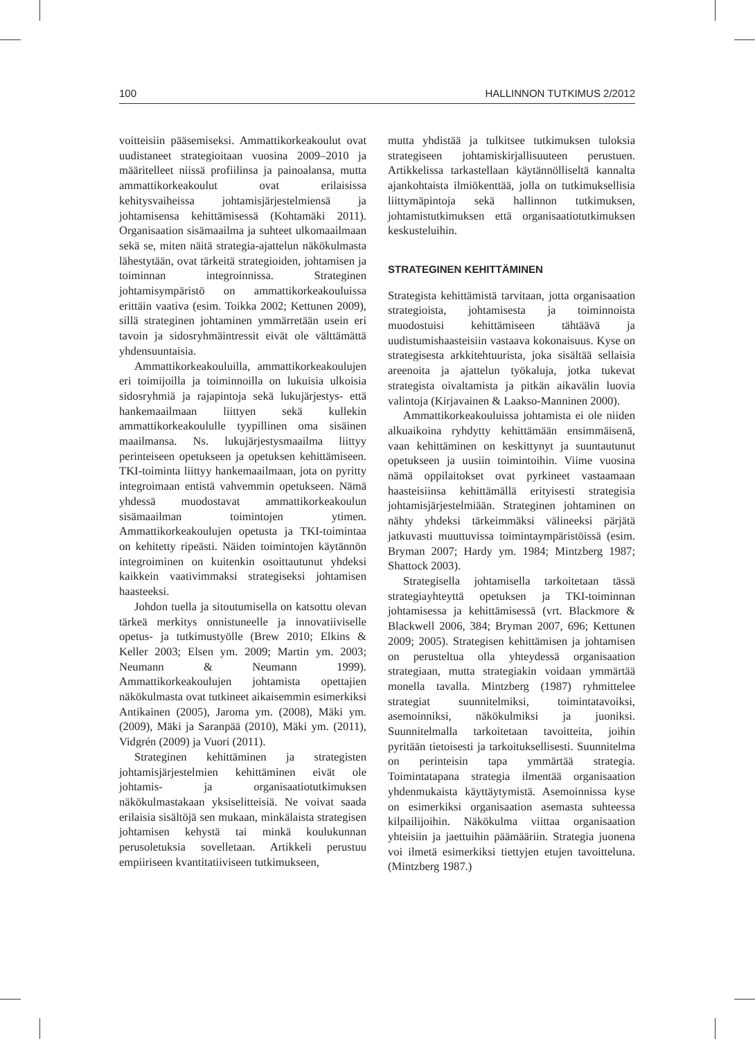100 HALLINNON TUTKIMUS 2/2012
voitteisiin pääsemiseksi. Ammattikorkeakoulut ovat uudistaneet strategioitaan vuosina 2009–2010 ja määritelleet niissä profiilinsa ja painoalansa, mutta ammattikorkeakoulut ovat erilaisissa kehitysvaiheissa johtamisjärjestelmiensä ja johtamisensa kehittämisessä (Kohtamäki 2011). Organisaation sisämaailma ja suhteet ulkomaailmaan sekä se, miten näitä strategia-ajattelun näkökulmasta lähestytään, ovat tärkeitä strategioiden, johtamisen ja toiminnan integroinnissa. Strateginen johtamisympäristö on ammattikorkeakouluissa erittäin vaativa (esim. Toikka 2002; Kettunen 2009), sillä strateginen johtaminen ymmärretään usein eri tavoin ja sidosryhmäintressit eivät ole välttämättä yhdensuuntaisia.
Ammattikorkeakouluilla, ammattikorkeakoulujen eri toimijoilla ja toiminnoilla on lukuisia ulkoisia sidosryhmiä ja rajapintoja sekä lukujärjestys- että hankemaailmaan liittyen sekä kullekin ammattikorkeakoululle tyypillinen oma sisäinen maailmansa. Ns. lukujärjestysmaailma liittyy perinteiseen opetukseen ja opetuksen kehittämiseen. TKI-toiminta liittyy hankemaailmaan, jota on pyritty integroimaan entistä vahvemmin opetukseen. Nämä yhdessä muodostavat ammattikorkeakoulun sisämaailman toimintojen ytimen. Ammattikorkeakoulujen opetusta ja TKI-toimintaa on kehitetty ripeästi. Näiden toimintojen käytännön integroiminen on kuitenkin osoittautunut yhdeksi kaikkein vaativimmaksi strategiseksi johtamisen haasteeksi.
Johdon tuella ja sitoutumisella on katsottu olevan tärkeä merkitys onnistuneelle ja innovatiiviselle opetus- ja tutkimustyölle (Brew 2010; Elkins & Keller 2003; Elsen ym. 2009; Martin ym. 2003; Neumann & Neumann 1999). Ammattikorkeakoulujen johtamista opettajien näkökulmasta ovat tutkineet aikaisemmin esimerkiksi Antikainen (2005), Jaroma ym. (2008), Mäki ym. (2009), Mäki ja Saranpää (2010), Mäki ym. (2011), Vidgrén (2009) ja Vuori (2011).
Strateginen kehittäminen ja strategisten johtamisjärjestelmien kehittäminen eivät ole johtamis- ja organisaatiotutkimuksen näkökulmastakaan yksiselitteisiä. Ne voivat saada erilaisia sisältöjä sen mukaan, minkälaista strategisen johtamisen kehystä tai minkä koulukunnan perusoletuksia sovelletaan. Artikkeli perustuu empiiriseen kvantitatiiviseen tutkimukseen,
mutta yhdistää ja tulkitsee tutkimuksen tuloksia strategiseen johtamiskirjallisuuteen perustuen. Artikkelissa tarkastellaan käytännölliseltä kannalta ajankohtaista ilmiökenttää, jolla on tutkimuksellisia liittymäpintoja sekä hallinnon tutkimuksen, johtamistutkimuksen että organisaatiotutkimuksen keskusteluihin.
STRATEGINEN KEHITTÄMINEN
Strategista kehittämistä tarvitaan, jotta organisaation strategioista, johtamisesta ja toiminnoista muodostuisi kehittämiseen tähtäävä ja uudistumishaasteisiin vastaava kokonaisuus. Kyse on strategisesta arkkitehtuurista, joka sisältää sellaisia areenoita ja ajattelun työkaluja, jotka tukevat strategista oivaltamista ja pitkän aikavälin luovia valintoja (Kirjavainen & Laakso-Manninen 2000).
Ammattikorkeakouluissa johtamista ei ole niiden alkuaikoina ryhdytty kehittämään ensimmäisenä, vaan kehittäminen on keskittynyt ja suuntautunut opetukseen ja uusiin toimintoihin. Viime vuosina nämä oppilaitokset ovat pyrkineet vastaamaan haasteisiinsa kehittämällä erityisesti strategisia johtamisjärjestelmiään. Strateginen johtaminen on nähty yhdeksi tärkeimmäksi välineeksi pärjätä jatkuvasti muuttuvissa toimintaympäristöissä (esim. Bryman 2007; Hardy ym. 1984; Mintzberg 1987; Shattock 2003).
Strategisella johtamisella tarkoitetaan tässä strategiayhteyttä opetuksen ja TKI-toiminnan johtamisessa ja kehittämisessä (vrt. Blackmore & Blackwell 2006, 384; Bryman 2007, 696; Kettunen 2009; 2005). Strategisen kehittämisen ja johtamisen on perusteltua olla yhteydessä organisaation strategiaan, mutta strategiakin voidaan ymmärtää monella tavalla. Mintzberg (1987) ryhmittelee strategiat suunnitelmiksi, toimintatavoiksi, asemoinniksi, näkökulmiksi ja juoniksi. Suunnitelmalla tarkoitetaan tavoitteita, joihin pyritään tietoisesti ja tarkoituksellisesti. Suunnitelma on perinteisin tapa ymmärtää strategia. Toimintatapana strategia ilmentää organisaation yhdenmukaista käyttäytymistä. Asemoinnissa kyse on esimerkiksi organisaation asemasta suhteessa kilpailijoihin. Näkökulma viittaa organisaation yhteisiin ja jaettuihin päämääriin. Strategia juonena voi ilmetä esimerkiksi tiettyjen etujen tavoitteluna. (Mintzberg 1987.)